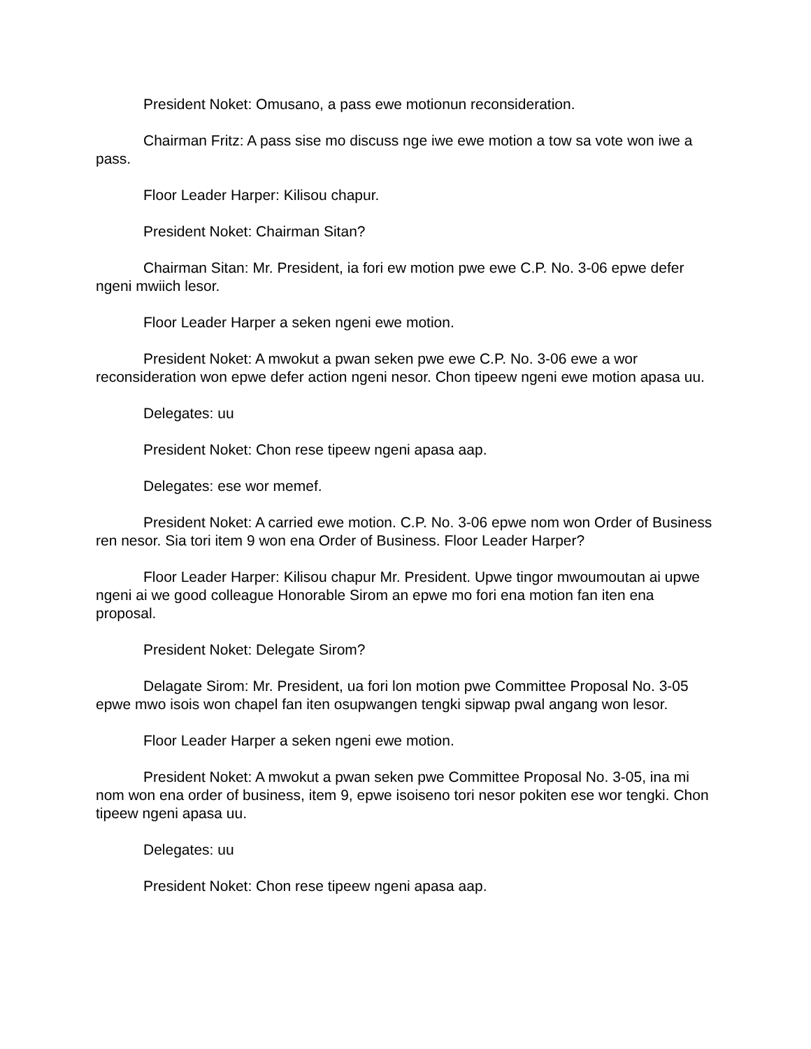President Noket: Omusano, a pass ewe motionun reconsideration.
Chairman Fritz: A pass sise mo discuss nge iwe ewe motion a tow sa vote won iwe a pass.
Floor Leader Harper: Kilisou chapur.
President Noket: Chairman Sitan?
Chairman Sitan: Mr. President, ia fori ew motion pwe ewe C.P. No. 3-06 epwe defer ngeni mwiich lesor.
Floor Leader Harper a seken ngeni ewe motion.
President Noket: A mwokut a pwan seken pwe ewe C.P. No. 3-06 ewe a wor reconsideration won epwe defer action ngeni nesor. Chon tipeew ngeni ewe motion apasa uu.
Delegates: uu
President Noket: Chon rese tipeew ngeni apasa aap.
Delegates: ese wor memef.
President Noket: A carried ewe motion. C.P. No. 3-06 epwe nom won Order of Business ren nesor. Sia tori item 9 won ena Order of Business. Floor Leader Harper?
Floor Leader Harper: Kilisou chapur Mr. President. Upwe tingor mwoumoutan ai upwe ngeni ai we good colleague Honorable Sirom an epwe mo fori ena motion fan iten ena proposal.
President Noket: Delegate Sirom?
Delagate Sirom: Mr. President, ua fori lon motion pwe Committee Proposal No. 3-05 epwe mwo isois won chapel fan iten osupwangen tengki sipwap pwal angang won lesor.
Floor Leader Harper a seken ngeni ewe motion.
President Noket: A mwokut a pwan seken pwe Committee Proposal No. 3-05, ina mi nom won ena order of business, item 9, epwe isoiseno tori nesor pokiten ese wor tengki. Chon tipeew ngeni apasa uu.
Delegates: uu
President Noket: Chon rese tipeew ngeni apasa aap.